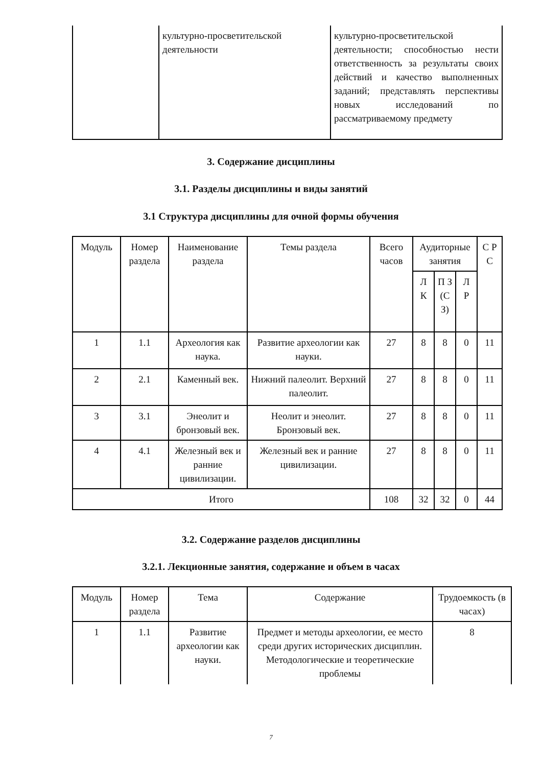| | культурно-просветительской деятельности | культурно-просветительской деятельности; способностью нести ответственность за результаты своих действий и качество выполненных заданий; представлять перспективы новых исследований по рассматриваемому предмету |
3. Содержание дисциплины
3.1. Разделы дисциплины и виды занятий
3.1 Структура дисциплины для очной формы обучения
| Модуль | Номер раздела | Наименование раздела | Темы раздела | Всего часов | Аудиторные занятия | | | С Р С |
| --- | --- | --- | --- | --- | --- | --- | --- | --- |
| | | | | | Л К | П З (С З) | Л Р | |
| 1 | 1.1 | Археология как наука. | Развитие археологии как науки. | 27 | 8 | 8 | 0 | 11 |
| 2 | 2.1 | Каменный век. | Нижний палеолит. Верхний палеолит. | 27 | 8 | 8 | 0 | 11 |
| 3 | 3.1 | Энеолит и бронзовый век. | Неолит и энеолит. Бронзовый век. | 27 | 8 | 8 | 0 | 11 |
| 4 | 4.1 | Железный век и ранние цивилизации. | Железный век и ранние цивилизации. | 27 | 8 | 8 | 0 | 11 |
| Итого | | | | 108 | 32 | 32 | 0 | 44 |
3.2. Содержание разделов дисциплины
3.2.1. Лекционные занятия, содержание и объем в часах
| Модуль | Номер раздела | Тема | Содержание | Трудоемкость (в часах) |
| --- | --- | --- | --- | --- |
| 1 | 1.1 | Развитие археологии как науки. | Предмет и методы археологии, ее место среди других исторических дисциплин. Методологические и теоретические проблемы | 8 |
7